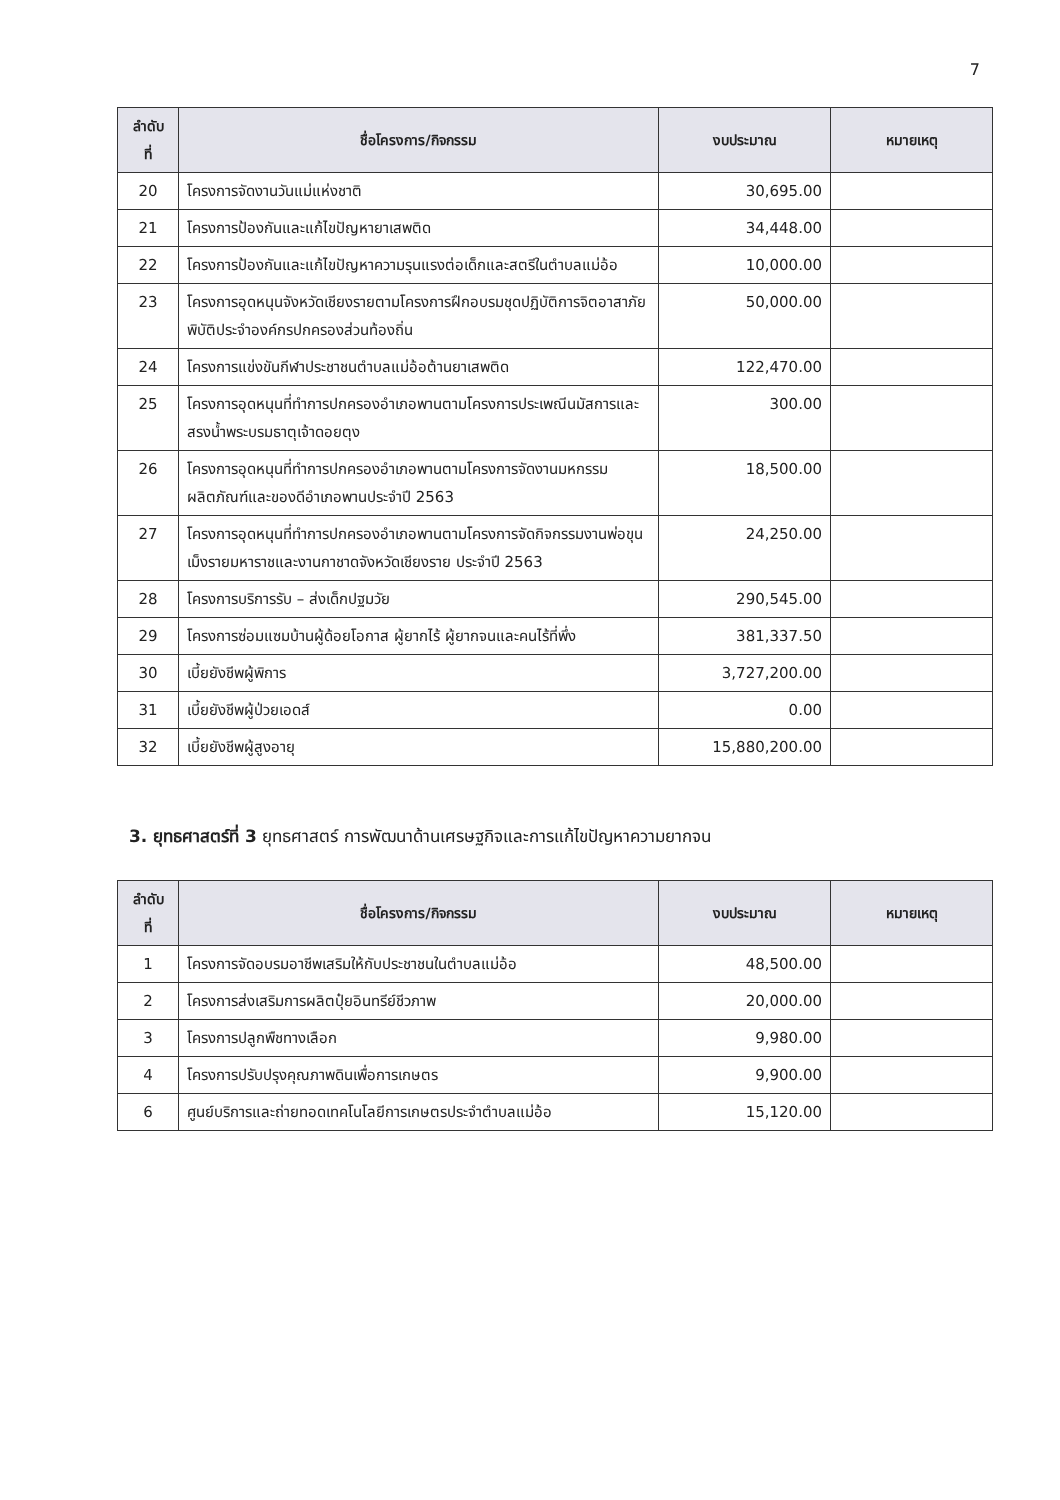7
| ลำดับ ที่ | ชื่อโครงการ/กิจกรรม | งบประมาณ | หมายเหตุ |
| --- | --- | --- | --- |
| 20 | โครงการจัดงานวันแม่แห่งชาติ | 30,695.00 | |
| 21 | โครงการป้องกันและแก้ไขปัญหายาเสพติด | 34,448.00 | |
| 22 | โครงการป้องกันและแก้ไขปัญหาความรุนแรงต่อเด็กและสตรีในตำบลแม่อ้อ | 10,000.00 | |
| 23 | โครงการอุดหนุนจังหวัดเชียงรายตามโครงการฝึกอบรมชุดปฏิบัติการจิตอาสาภัยพิบัติประจำองค์กรปกครองส่วนท้องถิ่น | 50,000.00 | |
| 24 | โครงการแข่งขันกีฬาประชาชนตำบลแม่อ้อต้านยาเสพติด | 122,470.00 | |
| 25 | โครงการอุดหนุนที่ทำการปกครองอำเภอพานตามโครงการประเพณีนมัสการและสรงน้ำพระบรมธาตุเจ้าดอยตุง | 300.00 | |
| 26 | โครงการอุดหนุนที่ทำการปกครองอำเภอพานตามโครงการจัดงานมหกรรมผลิตภัณฑ์และของดีอำเภอพานประจำปี 2563 | 18,500.00 | |
| 27 | โครงการอุดหนุนที่ทำการปกครองอำเภอพานตามโครงการจัดกิจกรรมงานพ่อขุนเม็งรายมหาราชและงานกาชาดจังหวัดเชียงราย ประจำปี 2563 | 24,250.00 | |
| 28 | โครงการบริการรับ – ส่งเด็กปฐมวัย | 290,545.00 | |
| 29 | โครงการซ่อมแซมบ้านผู้ด้อยโอกาส ผู้ยากไร้ ผู้ยากจนและคนไร้ที่พึ่ง | 381,337.50 | |
| 30 | เบี้ยยังชีพผู้พิการ | 3,727,200.00 | |
| 31 | เบี้ยยังชีพผู้ป่วยเอดส์ | 0.00 | |
| 32 | เบี้ยยังชีพผู้สูงอายุ | 15,880,200.00 | |
3. ยุทธศาสตร์ที่ 3 ยุทธศาสตร์ การพัฒนาด้านเศรษฐกิจและการแก้ไขปัญหาความยากจน
| ลำดับ ที่ | ชื่อโครงการ/กิจกรรม | งบประมาณ | หมายเหตุ |
| --- | --- | --- | --- |
| 1 | โครงการจัดอบรมอาชีพเสริมให้กับประชาชนในตำบลแม่อ้อ | 48,500.00 | |
| 2 | โครงการส่งเสริมการผลิตปุ๋ยอินทรีย์ชีวภาพ | 20,000.00 | |
| 3 | โครงการปลูกพืชทางเลือก | 9,980.00 | |
| 4 | โครงการปรับปรุงคุณภาพดินเพื่อการเกษตร | 9,900.00 | |
| 6 | ศูนย์บริการและถ่ายทอดเทคโนโลยีการเกษตรประจำตำบลแม่อ้อ | 15,120.00 | |